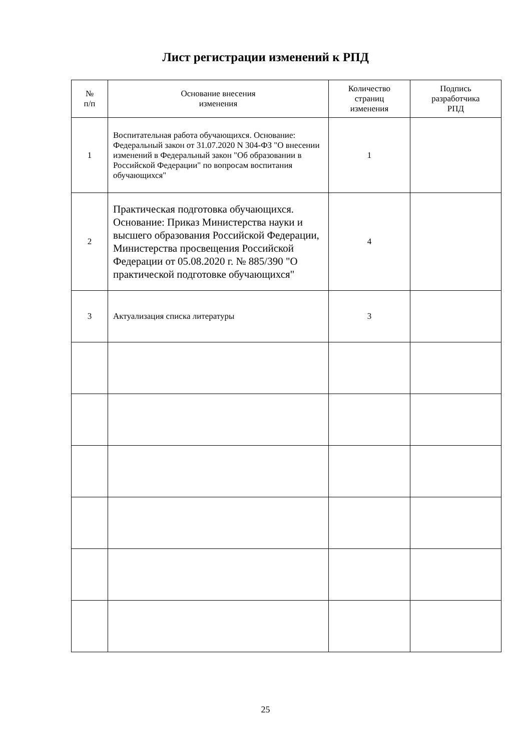Лист регистрации изменений к РПД
| № п/п | Основание внесения изменения | Количество страниц изменения | Подпись разработчика РПД |
| --- | --- | --- | --- |
| 1 | Воспитательная работа обучающихся. Основание: Федеральный закон от 31.07.2020 N 304-ФЗ "О внесении изменений в Федеральный закон "Об образовании в Российской Федерации" по вопросам воспитания обучающихся" | 1 | |
| 2 | Практическая подготовка обучающихся. Основание: Приказ Министерства науки и высшего образования Российской Федерации, Министерства просвещения Российской Федерации от 05.08.2020 г. № 885/390 "О практической подготовке обучающихся" | 4 | |
| 3 | Актуализация списка литературы | 3 | |
25